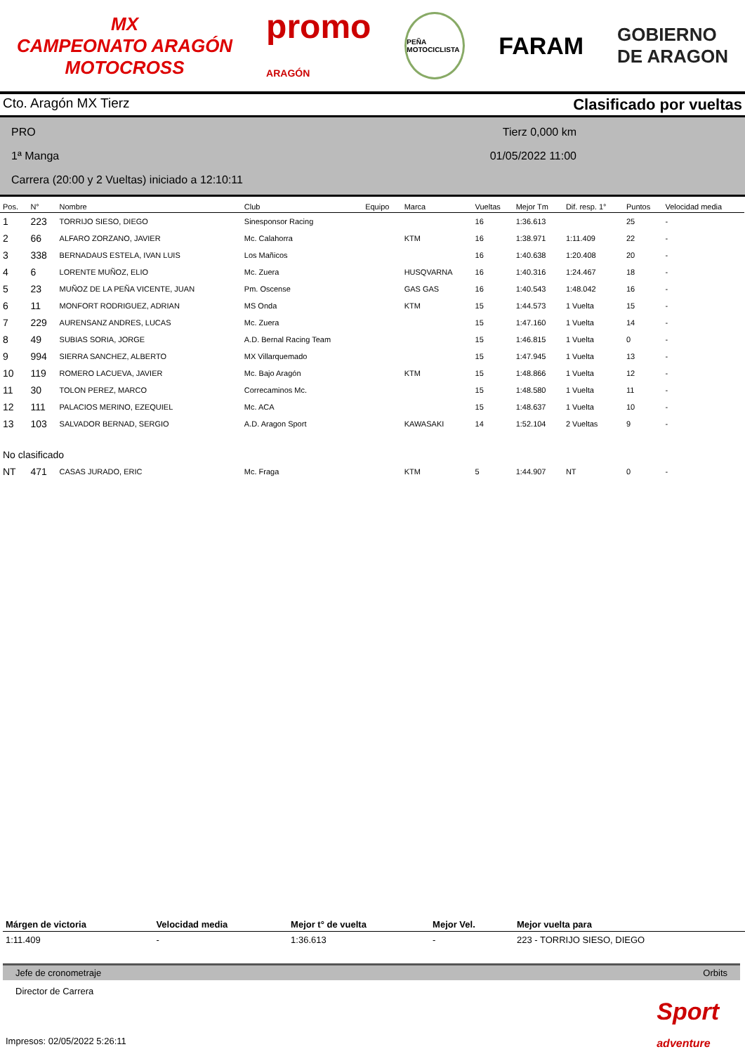MX
CAMPEONATO ARAGÓN
MOTOCROSS
promo
ARAGÓN
PEÑA MOTOCICLISTA
FARAM
GOBIERNO
DE ARAGON
Cto. Aragón MX Tierz Clasificado por vueltas
PRO
1ª Manga
Carrera (20:00 y 2 Vueltas) iniciado a 12:10:11
Tierz 0,000 km
01/05/2022 11:00
| Pos. | N° | Nombre | Club | Equipo | Marca | Vueltas | Mejor Tm | Dif. resp. 1° | Puntos | Velocidad media |
| --- | --- | --- | --- | --- | --- | --- | --- | --- | --- | --- |
| 1 | 223 | TORRIJO SIESO, DIEGO | Sinesponsor Racing | | | 16 | 1:36.613 | | 25 | - |
| 2 | 66 | ALFARO ZORZANO, JAVIER | Mc. Calahorra | | KTM | 16 | 1:38.971 | 1:11.409 | 22 | - |
| 3 | 338 | BERNADAUS ESTELA, IVAN LUIS | Los Mañicos | | | 16 | 1:40.638 | 1:20.408 | 20 | - |
| 4 | 6 | LORENTE MUÑOZ, ELIO | Mc. Zuera | | HUSQVARNA | 16 | 1:40.316 | 1:24.467 | 18 | - |
| 5 | 23 | MUÑOZ DE LA PEÑA VICENTE, JUAN | Pm. Oscense | | GAS GAS | 16 | 1:40.543 | 1:48.042 | 16 | - |
| 6 | 11 | MONFORT RODRIGUEZ, ADRIAN | MS Onda | | KTM | 15 | 1:44.573 | 1 Vuelta | 15 | - |
| 7 | 229 | AURENSANZ ANDRES, LUCAS | Mc. Zuera | | | 15 | 1:47.160 | 1 Vuelta | 14 | - |
| 8 | 49 | SUBIAS SORIA, JORGE | A.D. Bernal Racing Team | | | 15 | 1:46.815 | 1 Vuelta | 0 | - |
| 9 | 994 | SIERRA SANCHEZ, ALBERTO | MX Villarquemado | | | 15 | 1:47.945 | 1 Vuelta | 13 | - |
| 10 | 119 | ROMERO LACUEVA, JAVIER | Mc. Bajo Aragón | | KTM | 15 | 1:48.866 | 1 Vuelta | 12 | - |
| 11 | 30 | TOLON PEREZ, MARCO | Correcaminos Mc. | | | 15 | 1:48.580 | 1 Vuelta | 11 | - |
| 12 | 111 | PALACIOS MERINO, EZEQUIEL | Mc. ACA | | | 15 | 1:48.637 | 1 Vuelta | 10 | - |
| 13 | 103 | SALVADOR BERNAD, SERGIO | A.D. Aragon Sport | | KAWASAKI | 14 | 1:52.104 | 2 Vueltas | 9 | - |
| No clasificado | | | | | | | | | | |
| NT | 471 | CASAS JURADO, ERIC | Mc. Fraga | | KTM | 5 | 1:44.907 | NT | 0 | - |
| Márgen de victoria | Velocidad media | Mejor t° de vuelta | Mejor Vel. | Mejor vuelta para |
| --- | --- | --- | --- | --- |
| 1:11.409 | - | 1:36.613 | - | 223 - TORRIJO SIESO, DIEGO |
Jefe de cronometraje Orbits
Director de Carrera
Sport
adventure
Impresos: 02/05/2022 5:26:11